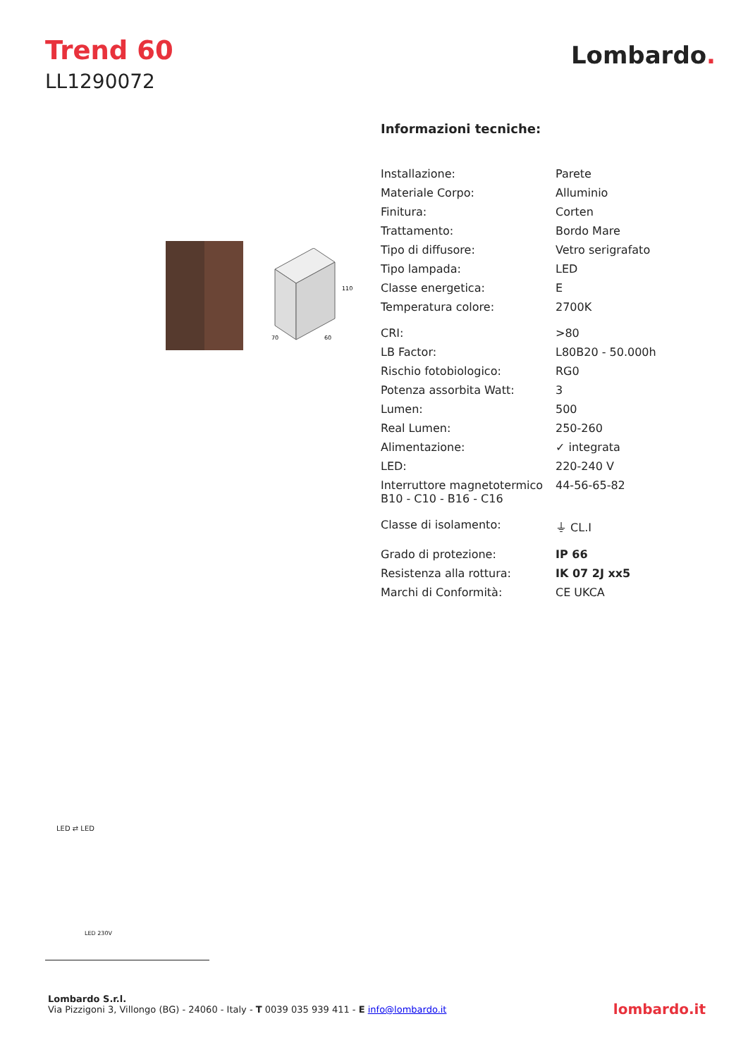Trend 60
LL1290072
Lombardo.
110
70
60
Informazioni tecniche:
| Installazione: | Parete |
| Materiale Corpo: | Alluminio |
| Finitura: | Corten |
| Trattamento: | Bordo Mare |
| Tipo di diffusore: | Vetro serigrafato |
| Tipo lampada: | LED |
| Classe energetica: | E |
| Temperatura colore: | 2700K |
| CRI: | >80 |
| LB Factor: | L80B20 - 50.000h |
| Rischio fotobiologico: | RG0 |
| Potenza assorbita Watt: | 3 |
| Lumen: | 500 |
| Real Lumen: | 250-260 |
| Alimentazione: | ✓ integrata |
| LED: | 220-240 V |
| Interruttore magnetotermico B10 - C10 - B16 - C16 | 44-56-65-82 |
| Classe di isolamento: | ⏚ CL.I |
| Grado di protezione: | IP 66 |
| Resistenza alla rottura: | IK 07 2J xx5 |
| Marchi di Conformità: | CE UKCA |
LED ⇄ LED
LED 230V
Lombardo S.r.l.
Via Pizzigoni 3, Villongo (BG) - 24060 - Italy - T 0039 035 939 411 - E info@lombardo.it
lombardo.it